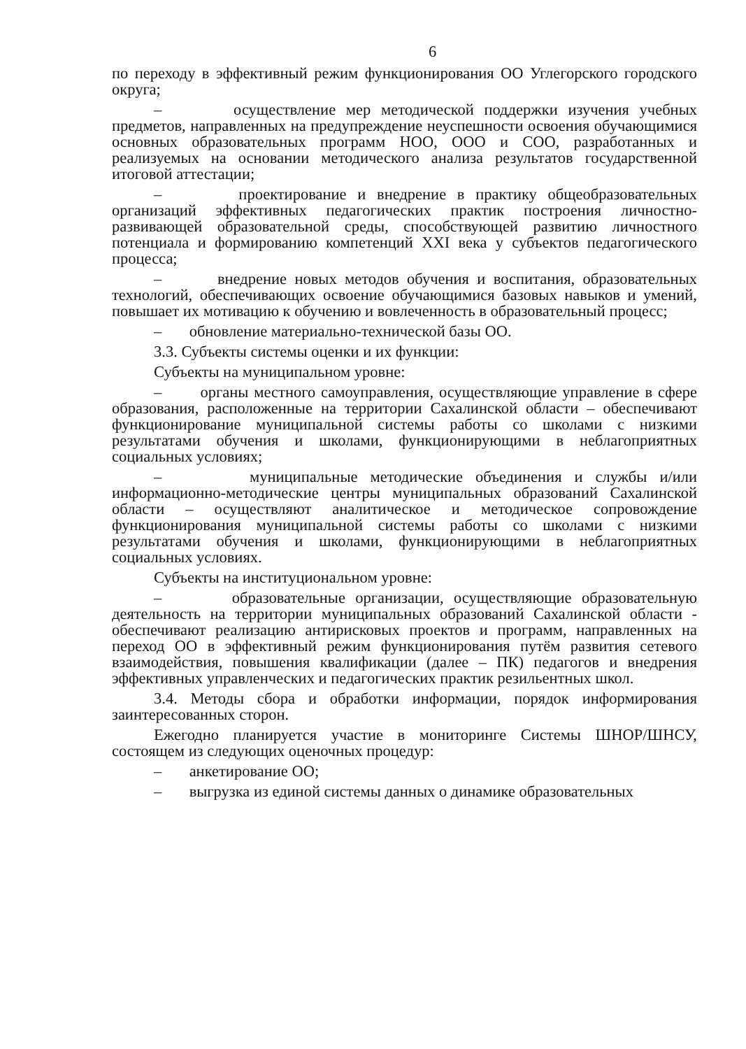6
по переходу в эффективный режим функционирования ОО Углегорского городского округа;
– осуществление мер методической поддержки изучения учебных предметов, направленных на предупреждение неуспешности освоения обучающимися основных образовательных программ НОО, ООО и СОО, разработанных и реализуемых на основании методического анализа результатов государственной итоговой аттестации;
– проектирование и внедрение в практику общеобразовательных организаций эффективных педагогических практик построения личностно-развивающей образовательной среды, способствующей развитию личностного потенциала и формированию компетенций XXI века у субъектов педагогического процесса;
– внедрение новых методов обучения и воспитания, образовательных технологий, обеспечивающих освоение обучающимися базовых навыков и умений, повышает их мотивацию к обучению и вовлеченность в образовательный процесс;
– обновление материально-технической базы ОО.
3.3. Субъекты системы оценки и их функции:
Субъекты на муниципальном уровне:
– органы местного самоуправления, осуществляющие управление в сфере образования, расположенные на территории Сахалинской области – обеспечивают функционирование муниципальной системы работы со школами с низкими результатами обучения и школами, функционирующими в неблагоприятных социальных условиях;
– муниципальные методические объединения и службы и/или информационно-методические центры муниципальных образований Сахалинской области – осуществляют аналитическое и методическое сопровождение функционирования муниципальной системы работы со школами с низкими результатами обучения и школами, функционирующими в неблагоприятных социальных условиях.
Субъекты на институциональном уровне:
– образовательные организации, осуществляющие образовательную деятельность на территории муниципальных образований Сахалинской области - обеспечивают реализацию антирисковых проектов и программ, направленных на переход ОО в эффективный режим функционирования путём развития сетевого взаимодействия, повышения квалификации (далее – ПК) педагогов и внедрения эффективных управленческих и педагогических практик резильентных школ.
3.4. Методы сбора и обработки информации, порядок информирования заинтересованных сторон.
Ежегодно планируется участие в мониторинге Системы ШНОР/ШНСУ, состоящем из следующих оценочных процедур:
– анкетирование ОО;
– выгрузка из единой системы данных о динамике образовательных